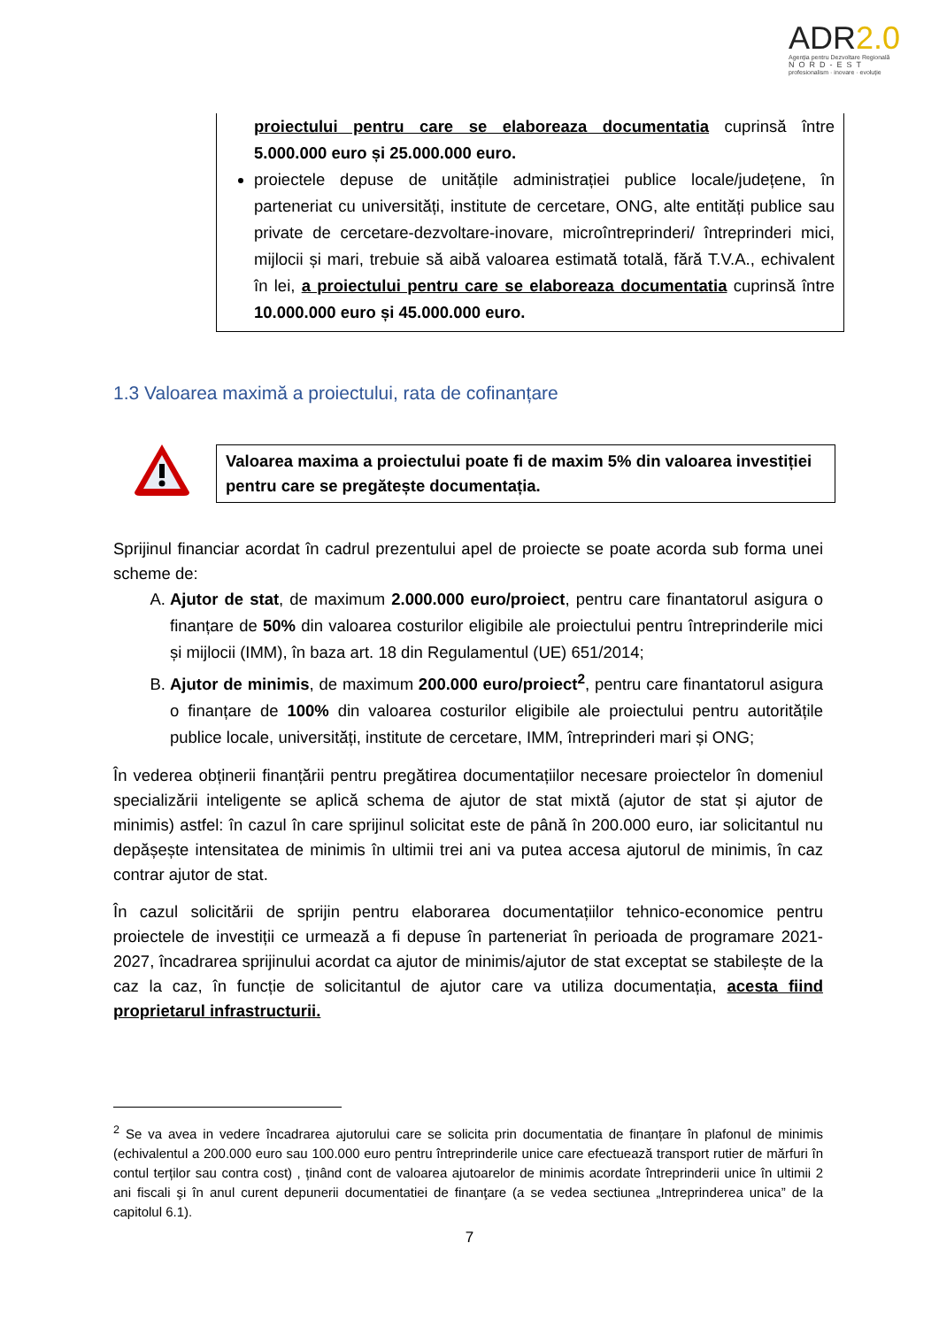ADR2.0
Agenția pentru Dezvoltare Regională
NORD-EST
profesionalism · inovare · evoluție
proiectului pentru care se elaboreaza documentatia cuprinsă între 5.000.000 euro și 25.000.000 euro.
proiectele depuse de unitățile administrației publice locale/județene, în parteneriat cu universități, institute de cercetare, ONG, alte entități publice sau private de cercetare-dezvoltare-inovare, microîntreprinderi/ întreprinderi mici, mijlocii și mari, trebuie să aibă valoarea estimată totală, fără T.V.A., echivalent în lei, a proiectului pentru care se elaboreaza documentatia cuprinsă între 10.000.000 euro și 45.000.000 euro.
1.3 Valoarea maximă a proiectului, rata de cofinanțare
Valoarea maxima a proiectului poate fi de maxim 5% din valoarea investiției pentru care se pregătește documentația.
Sprijinul financiar acordat în cadrul prezentului apel de proiecte se poate acorda sub forma unei scheme de:
A. Ajutor de stat, de maximum 2.000.000 euro/proiect, pentru care finantatorul asigura o finanțare de 50% din valoarea costurilor eligibile ale proiectului pentru întreprinderile mici și mijlocii (IMM), în baza art. 18 din Regulamentul (UE) 651/2014;
B. Ajutor de minimis, de maximum 200.000 euro/proiect<sup>2</sup>, pentru care finantatorul asigura o finanțare de 100% din valoarea costurilor eligibile ale proiectului pentru autoritățile publice locale, universități, institute de cercetare, IMM, întreprinderi mari și ONG;
În vederea obținerii finanțării pentru pregătirea documentațiilor necesare proiectelor în domeniul specializării inteligente se aplică schema de ajutor de stat mixtă (ajutor de stat și ajutor de minimis) astfel: în cazul în care sprijinul solicitat este de până în 200.000 euro, iar solicitantul nu depășește intensitatea de minimis în ultimii trei ani va putea accesa ajutorul de minimis, în caz contrar ajutor de stat.
În cazul solicitării de sprijin pentru elaborarea documentațiilor tehnico-economice pentru proiectele de investiții ce urmează a fi depuse în parteneriat în perioada de programare 2021-2027, încadrarea sprijinului acordat ca ajutor de minimis/ajutor de stat exceptat se stabilește de la caz la caz, în funcție de solicitantul de ajutor care va utiliza documentația, acesta fiind proprietarul infrastructurii.
<sup>2</sup> Se va avea in vedere încadrarea ajutorului care se solicita prin documentatia de finanțare în plafonul de minimis (echivalentul a 200.000 euro sau 100.000 euro pentru întreprinderile unice care efectuează transport rutier de mărfuri în contul terților sau contra cost) , ținând cont de valoarea ajutoarelor de minimis acordate întreprinderii unice în ultimii 2 ani fiscali şi în anul curent depunerii documentatiei de finanţare (a se vedea sectiunea „Intreprinderea unica” de la capitolul 6.1).
7